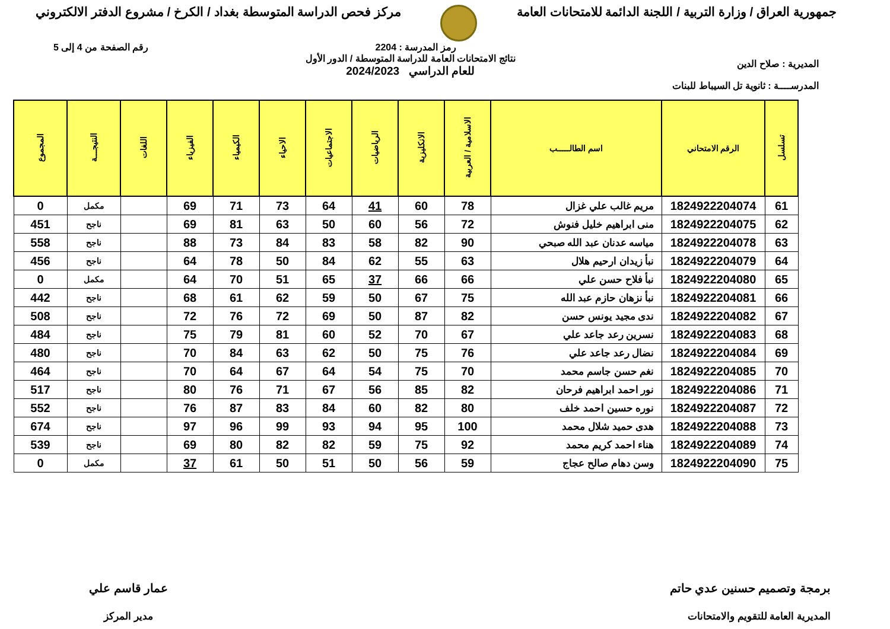جمهورية العراق / وزارة التربية / اللجنة الدائمة للامتحانات العامة
مركز فحص الدراسة المتوسطة بغداد / الكرخ / مشروع الدفتر الالكتروني
المديرية : صلاح الدين
المدرســــة : ثانوية تل السيباط للبنات
رمز المدرسة : 2204
نتائج الامتحانات العامة للدراسة المتوسطة / الدور الأول
للعام الدراسي 2024/2023
رقم الصفحة من 4 إلى 5
| تسلسل | الرقم الامتحاني | اسم الطالـــــب | الاسلامية / العربية | الانكليزية | الرياضيات | الاجتماعيات | الاحياء | الكيمياء | الفيزياء | اللغات | النتيجـــة | المجموع |
| --- | --- | --- | --- | --- | --- | --- | --- | --- | --- | --- | --- | --- |
| 61 | 1824922204074 | مريم غالب علي غزال | 78 | 60 | 41 | 64 | 73 | 71 | 69 | | مكمل | 0 |
| 62 | 1824922204075 | منى ابراهيم خليل فنوش | 72 | 56 | 60 | 50 | 63 | 81 | 69 | | ناجح | 451 |
| 63 | 1824922204078 | مياسه عدنان عبد الله صبحي | 90 | 82 | 58 | 83 | 84 | 73 | 88 | | ناجح | 558 |
| 64 | 1824922204079 | نبأ زيدان ارحيم هلال | 63 | 55 | 62 | 84 | 50 | 78 | 64 | | ناجح | 456 |
| 65 | 1824922204080 | نبأ فلاح حسن علي | 66 | 66 | 37 | 65 | 51 | 70 | 64 | | مكمل | 0 |
| 66 | 1824922204081 | نبأ نزهان حازم عبد الله | 75 | 67 | 50 | 59 | 62 | 61 | 68 | | ناجح | 442 |
| 67 | 1824922204082 | ندى مجيد يونس حسن | 82 | 87 | 50 | 69 | 72 | 76 | 72 | | ناجح | 508 |
| 68 | 1824922204083 | نسرين رعد جاعد علي | 67 | 70 | 52 | 60 | 81 | 79 | 75 | | ناجح | 484 |
| 69 | 1824922204084 | نضال رعد جاعد علي | 76 | 75 | 50 | 62 | 63 | 84 | 70 | | ناجح | 480 |
| 70 | 1824922204085 | نغم حسن جاسم محمد | 70 | 75 | 54 | 64 | 67 | 64 | 70 | | ناجح | 464 |
| 71 | 1824922204086 | نور احمد ابراهيم فرحان | 82 | 85 | 56 | 67 | 71 | 76 | 80 | | ناجح | 517 |
| 72 | 1824922204087 | نوره حسين احمد خلف | 80 | 82 | 60 | 84 | 83 | 87 | 76 | | ناجح | 552 |
| 73 | 1824922204088 | هدى حميد شلال محمد | 100 | 95 | 94 | 93 | 99 | 96 | 97 | | ناجح | 674 |
| 74 | 1824922204089 | هناء احمد كريم محمد | 92 | 75 | 59 | 82 | 82 | 80 | 69 | | ناجح | 539 |
| 75 | 1824922204090 | وسن دهام صالح عجاج | 59 | 56 | 50 | 51 | 50 | 61 | 37 | | مكمل | 0 |
برمجة وتصميم حسنين عدي حاتم
المديرية العامة للتقويم والامتحانات
عمار قاسم علي
مدير المركز